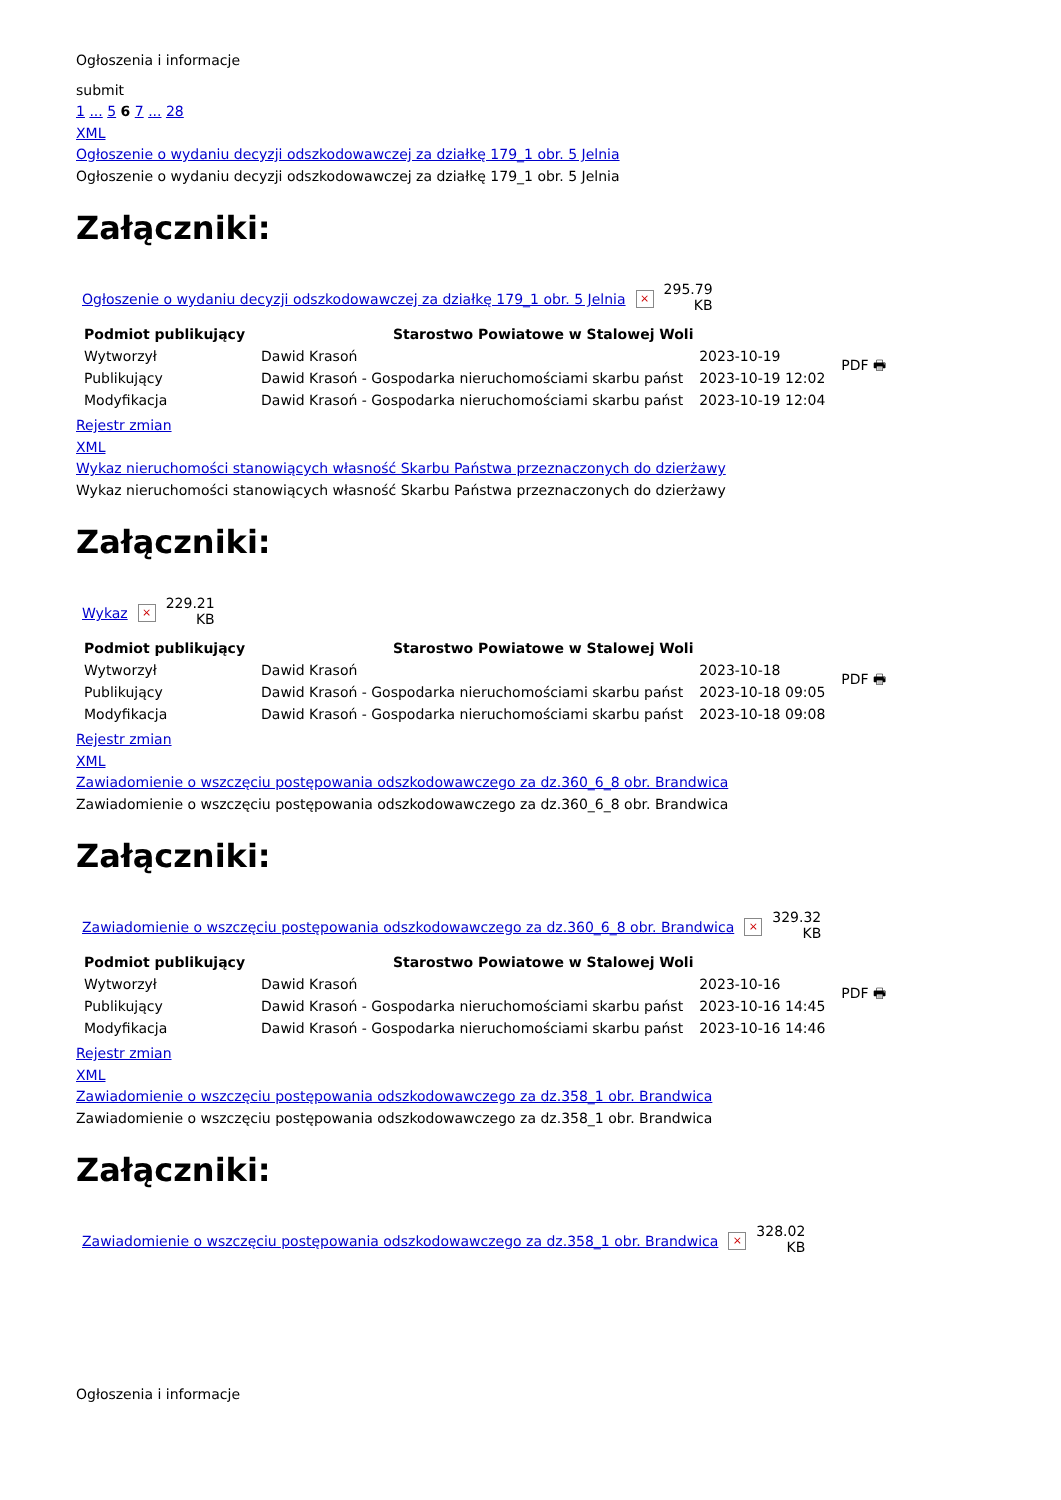Ogłoszenia i informacje
submit
1 ... 5 6 7 ... 28
XML
Ogłoszenie o wydaniu decyzji odszkodowawczej za działkę 179_1 obr. 5 Jelnia
Ogłoszenie o wydaniu decyzji odszkodowawczej za działkę 179_1 obr. 5 Jelnia
Załączniki:
| Ogłoszenie o wydaniu decyzji odszkodowawczej za działkę 179_1 obr. 5 Jelnia | × | 295.79 KB |
| Podmiot publikujący | Starostwo Powiatowe w Stalowej Woli | | PDF 🖶 |
| Wytworzył | Dawid Krasoń | 2023-10-19 | |
| Publikujący | Dawid Krasoń - Gospodarka nieruchomościami skarbu państ | 2023-10-19 12:02 | |
| Modyfikacja | Dawid Krasoń - Gospodarka nieruchomościami skarbu państ | 2023-10-19 12:04 | |
Rejestr zmian
XML
Wykaz nieruchomości stanowiących własność Skarbu Państwa przeznaczonych do dzierżawy
Wykaz nieruchomości stanowiących własność Skarbu Państwa przeznaczonych do dzierżawy
Załączniki:
| Wykaz | × | 229.21 KB |
| Podmiot publikujący | Starostwo Powiatowe w Stalowej Woli | | PDF 🖶 |
| Wytworzył | Dawid Krasoń | 2023-10-18 | |
| Publikujący | Dawid Krasoń - Gospodarka nieruchomościami skarbu państ | 2023-10-18 09:05 | |
| Modyfikacja | Dawid Krasoń - Gospodarka nieruchomościami skarbu państ | 2023-10-18 09:08 | |
Rejestr zmian
XML
Zawiadomienie o wszczęciu postępowania odszkodowawczego za dz.360_6_8 obr. Brandwica
Zawiadomienie o wszczęciu postępowania odszkodowawczego za dz.360_6_8 obr. Brandwica
Załączniki:
| Zawiadomienie o wszczęciu postępowania odszkodowawczego za dz.360_6_8 obr. Brandwica | × | 329.32 KB |
| Podmiot publikujący | Starostwo Powiatowe w Stalowej Woli | | PDF 🖶 |
| Wytworzył | Dawid Krasoń | 2023-10-16 | |
| Publikujący | Dawid Krasoń - Gospodarka nieruchomościami skarbu państ | 2023-10-16 14:45 | |
| Modyfikacja | Dawid Krasoń - Gospodarka nieruchomościami skarbu państ | 2023-10-16 14:46 | |
Rejestr zmian
XML
Zawiadomienie o wszczęciu postępowania odszkodowawczego za dz.358_1 obr. Brandwica
Zawiadomienie o wszczęciu postępowania odszkodowawczego za dz.358_1 obr. Brandwica
Załączniki:
| Zawiadomienie o wszczęciu postępowania odszkodowawczego za dz.358_1 obr. Brandwica | × | 328.02 KB |
Ogłoszenia i informacje